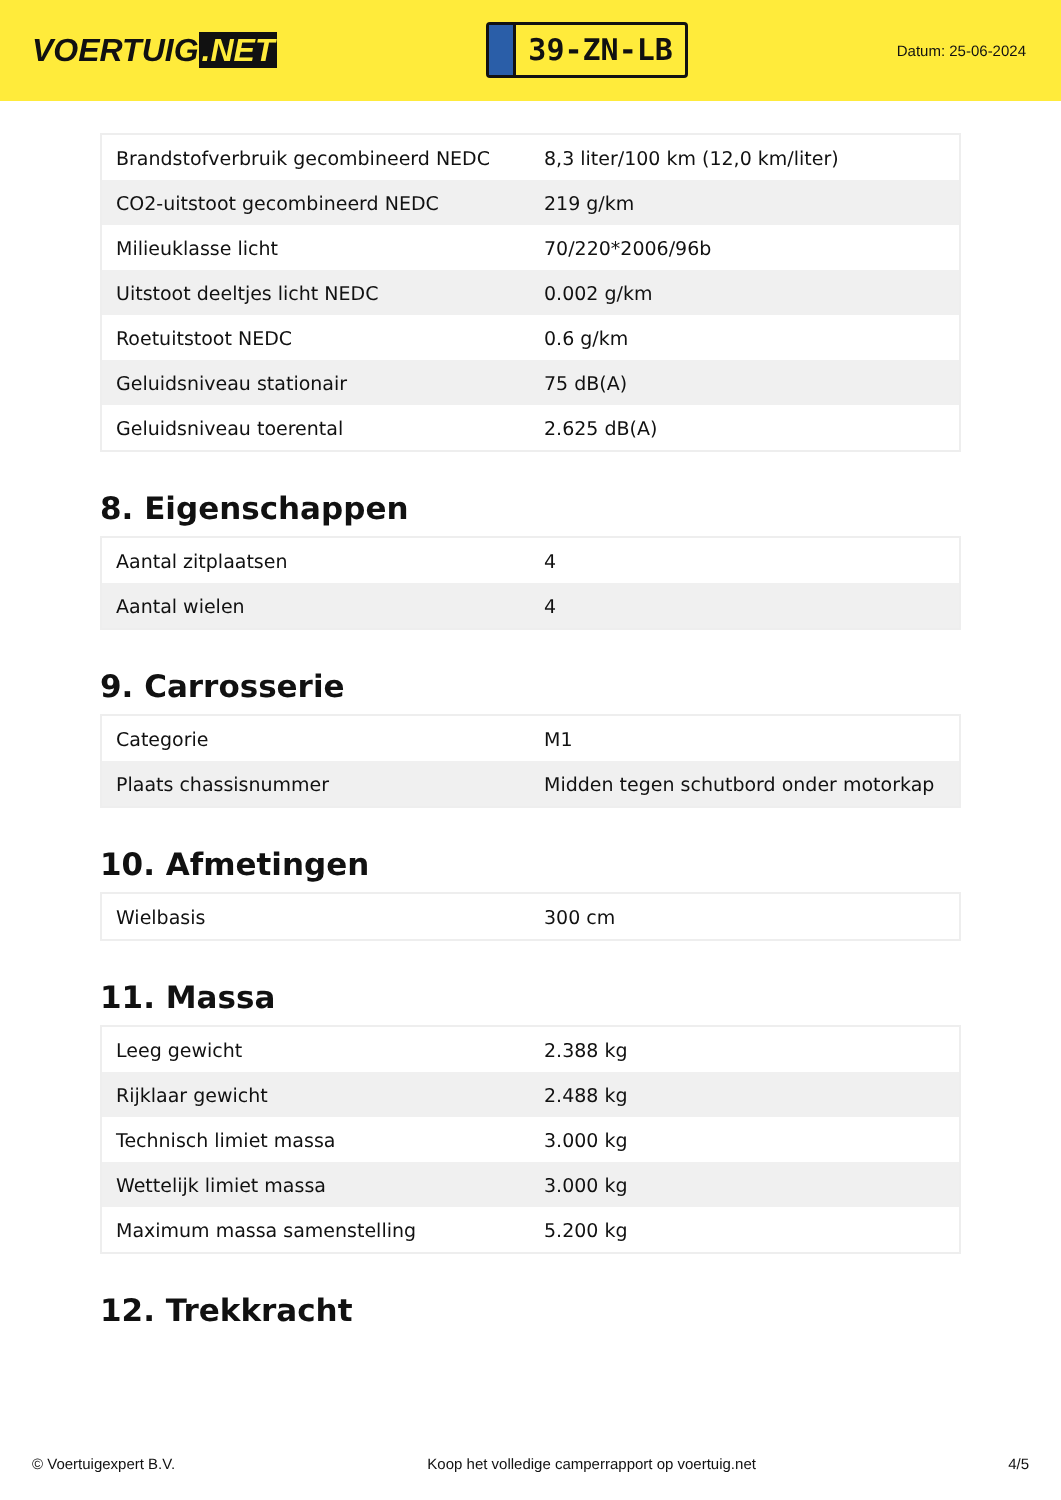VOERTUIG.NET
39-ZN-LB
Datum: 25-06-2024
| Brandstofverbruik gecombineerd NEDC | 8,3 liter/100 km (12,0 km/liter) |
| CO2-uitstoot gecombineerd NEDC | 219 g/km |
| Milieuklasse licht | 70/220*2006/96b |
| Uitstoot deeltjes licht NEDC | 0.002 g/km |
| Roetuitstoot NEDC | 0.6 g/km |
| Geluidsniveau stationair | 75 dB(A) |
| Geluidsniveau toerental | 2.625 dB(A) |
8. Eigenschappen
| Aantal zitplaatsen | 4 |
| Aantal wielen | 4 |
9. Carrosserie
| Categorie | M1 |
| Plaats chassisnummer | Midden tegen schutbord onder motorkap |
10. Afmetingen
| Wielbasis | 300 cm |
11. Massa
| Leeg gewicht | 2.388 kg |
| Rijklaar gewicht | 2.488 kg |
| Technisch limiet massa | 3.000 kg |
| Wettelijk limiet massa | 3.000 kg |
| Maximum massa samenstelling | 5.200 kg |
12. Trekkracht
© Voertuigexpert B.V. Koop het volledige camperrapport op voertuig.net 4/5